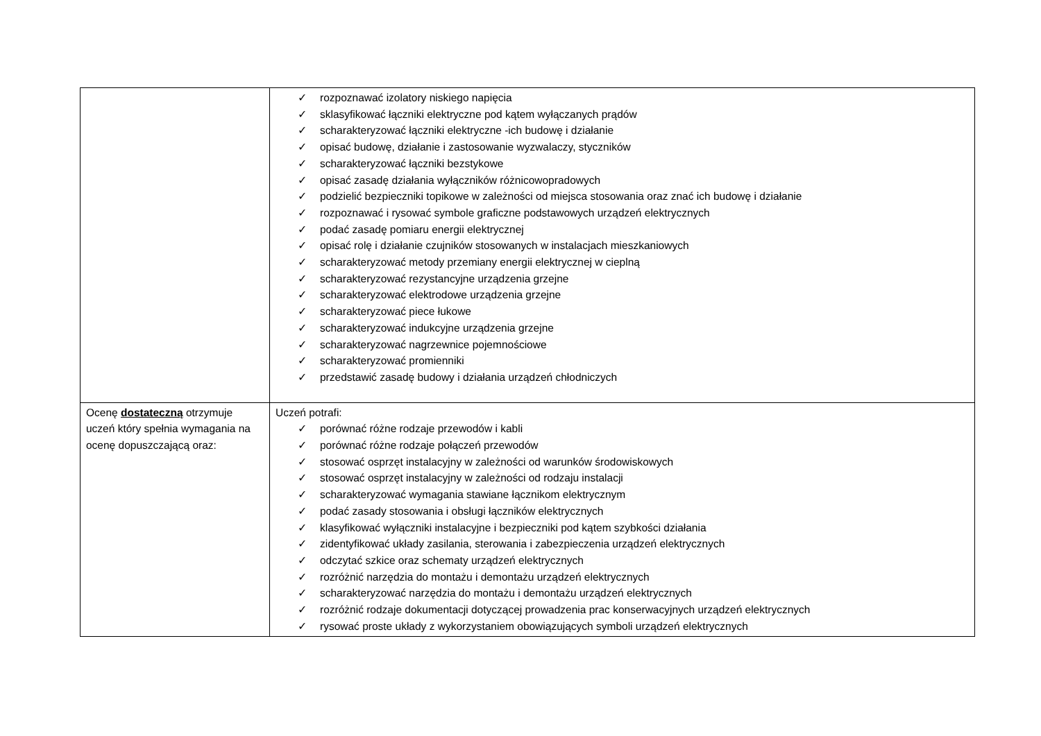| | ✓ rozpoznawać izolatory niskiego napięcia ✓ sklasyfikować łączniki elektryczne pod kątem wyłączanych prądów ✓ scharakteryzować łączniki elektryczne -ich budowę i działanie ✓ opisać budowę, działanie i zastosowanie wyzwalaczy, styczników ✓ scharakteryzować łączniki bezstykowe ✓ opisać zasadę działania wyłączników różnicowopradowych ✓ podzielić bezpieczniki topikowe w zależności od miejsca stosowania oraz znać ich budowę i działanie ✓ rozpoznawać i rysować symbole graficzne podstawowych urządzeń elektrycznych ✓ podać zasadę pomiaru energii elektrycznej ✓ opisać rolę i działanie czujników stosowanych w instalacjach mieszkaniowych ✓ scharakteryzować metody przemiany energii elektrycznej w cieplną ✓ scharakteryzować rezystancyjne urządzenia grzejne ✓ scharakteryzować elektrodowe urządzenia grzejne ✓ scharakteryzować piece łukowe ✓ scharakteryzować indukcyjne urządzenia grzejne ✓ scharakteryzować nagrzewnice pojemnościowe ✓ scharakteryzować promienniki ✓ przedstawić zasadę budowy i działania urządzeń chłodniczych |
| Ocenę dostateczną otrzymuje uczeń który spełnia wymagania na ocenę dopuszczającą oraz: | Uczeń potrafi: ✓ porównać różne rodzaje przewodów i kabli ✓ porównać różne rodzaje połączeń przewodów ✓ stosować osprzęt instalacyjny w zależności od warunków środowiskowych ✓ stosować osprzęt instalacyjny w zależności od rodzaju instalacji ✓ scharakteryzować wymagania stawiane łącznikom elektrycznym ✓ podać zasady stosowania i obsługi łączników elektrycznych ✓ klasyfikować wyłączniki instalacyjne i bezpieczniki pod kątem szybkości działania ✓ zidentyfikować układy zasilania, sterowania i zabezpieczenia urządzeń elektrycznych ✓ odczytać szkice oraz schematy urządzeń elektrycznych ✓ rozróżnić narzędzia do montażu i demontażu urządzeń elektrycznych ✓ scharakteryzować narzędzia do montażu i demontażu urządzeń elektrycznych ✓ rozróżnić rodzaje dokumentacji dotyczącej prowadzenia prac konserwacyjnych urządzeń elektrycznych ✓ rysować proste układy z wykorzystaniem obowiązujących symboli urządzeń elektrycznych |